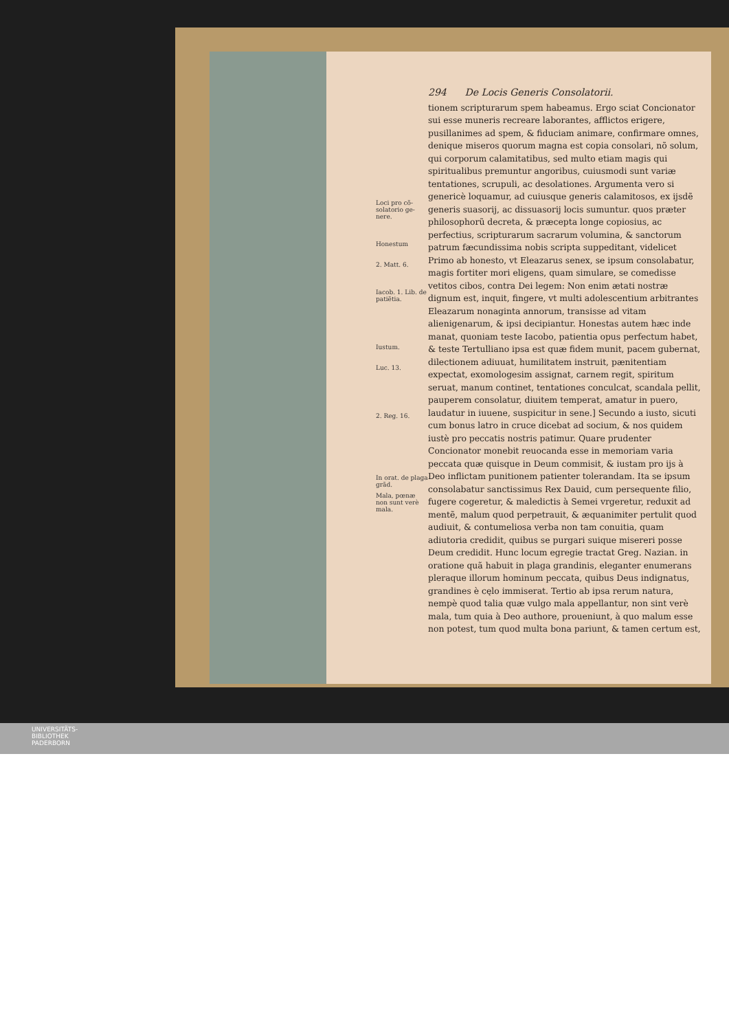Loci pro cõ-solatorio ge-nere.
Honestum
2. Matt. 6.
Iacob. 1. Lib. de patiẽtia.
Iustum.
Luc. 13.
2. Reg. 16.
In orat. de plaga grãd.
Mala, pœnæ non sunt verè mala.
294 De Locis Generis Consolatorii.
tionem scripturarum spem habeamus. Ergo sciat Concionator sui esse muneris recreare laborantes, afflictos erigere, pusillanimes ad spem, & fiduciam animare, confirmare omnes, denique miseros quorum magna est copia consolari, nõ solum, qui corporum calamitatibus, sed multo etiam magis qui spiritualibus premuntur angoribus, cuiusmodi sunt variæ tentationes, scrupuli, ac desolationes. Argumenta vero si genericè loquamur, ad cuiusque generis calamitosos, ex ijsdẽ generis suasorij, ac dissuasorij locis sumuntur. quos præter philosophorũ decreta, & præcepta longe copiosius, ac perfectius, scripturarum sacrarum volumina, & sanctorum patrum fæcundissima nobis scripta suppeditant, videlicet Primo ab honesto, vt Eleazarus senex, se ipsum consolabatur, magis fortiter mori eligens, quam simulare, se comedisse vetitos cibos, contra Dei legem: Non enim ætati nostræ dignum est, inquit, fingere, vt multi adolescentium arbitrantes Eleazarum nonaginta annorum, transisse ad vitam alienigenarum, & ipsi decipiantur. Honestas autem hæc inde manat, quoniam teste Iacobo, patientia opus perfectum habet, & teste Tertulliano ipsa est quæ fidem munit, pacem gubernat, dilectionem adiuuat, humilitatem instruit, pænitentiam expectat, exomologesim assignat, carnem regit, spiritum seruat, manum continet, tentationes conculcat, scandala pellit, pauperem consolatur, diuitem temperat, amatur in puero, laudatur in iuuene, suspicitur in sene.] Secundo a iusto, sicuti cum bonus latro in cruce dicebat ad socium, & nos quidem iustè pro peccatis nostris patimur. Quare prudenter Concionator monebit reuocanda esse in memoriam varia peccata quæ quisque in Deum commisit, & iustam pro ijs à Deo inflictam punitionem patienter tolerandam. Ita se ipsum consolabatur sanctissimus Rex Dauid, cum persequente filio, fugere cogeretur, & maledictis à Semei vrgeretur, reduxit ad mentẽ, malum quod perpetrauit, & æquanimiter pertulit quod audiuit, & contumeliosa verba non tam conuitia, quam adiutoria credidit, quibus se purgari suique misereri posse Deum credidit. Hunc locum egregie tractat Greg. Nazian. in oratione quã habuit in plaga grandinis, eleganter enumerans pleraque illorum hominum peccata, quibus Deus indignatus, grandines è cęlo immiserat. Tertio ab ipsa rerum natura, nempè quod talia quæ vulgo mala appellantur, non sint verè mala, tum quia à Deo authore, proueniunt, à quo malum esse non potest, tum quod multa bona pariunt, & tamen certum est,
UNIVERSITÄTS-
BIBLIOTHEK
PADERBORN